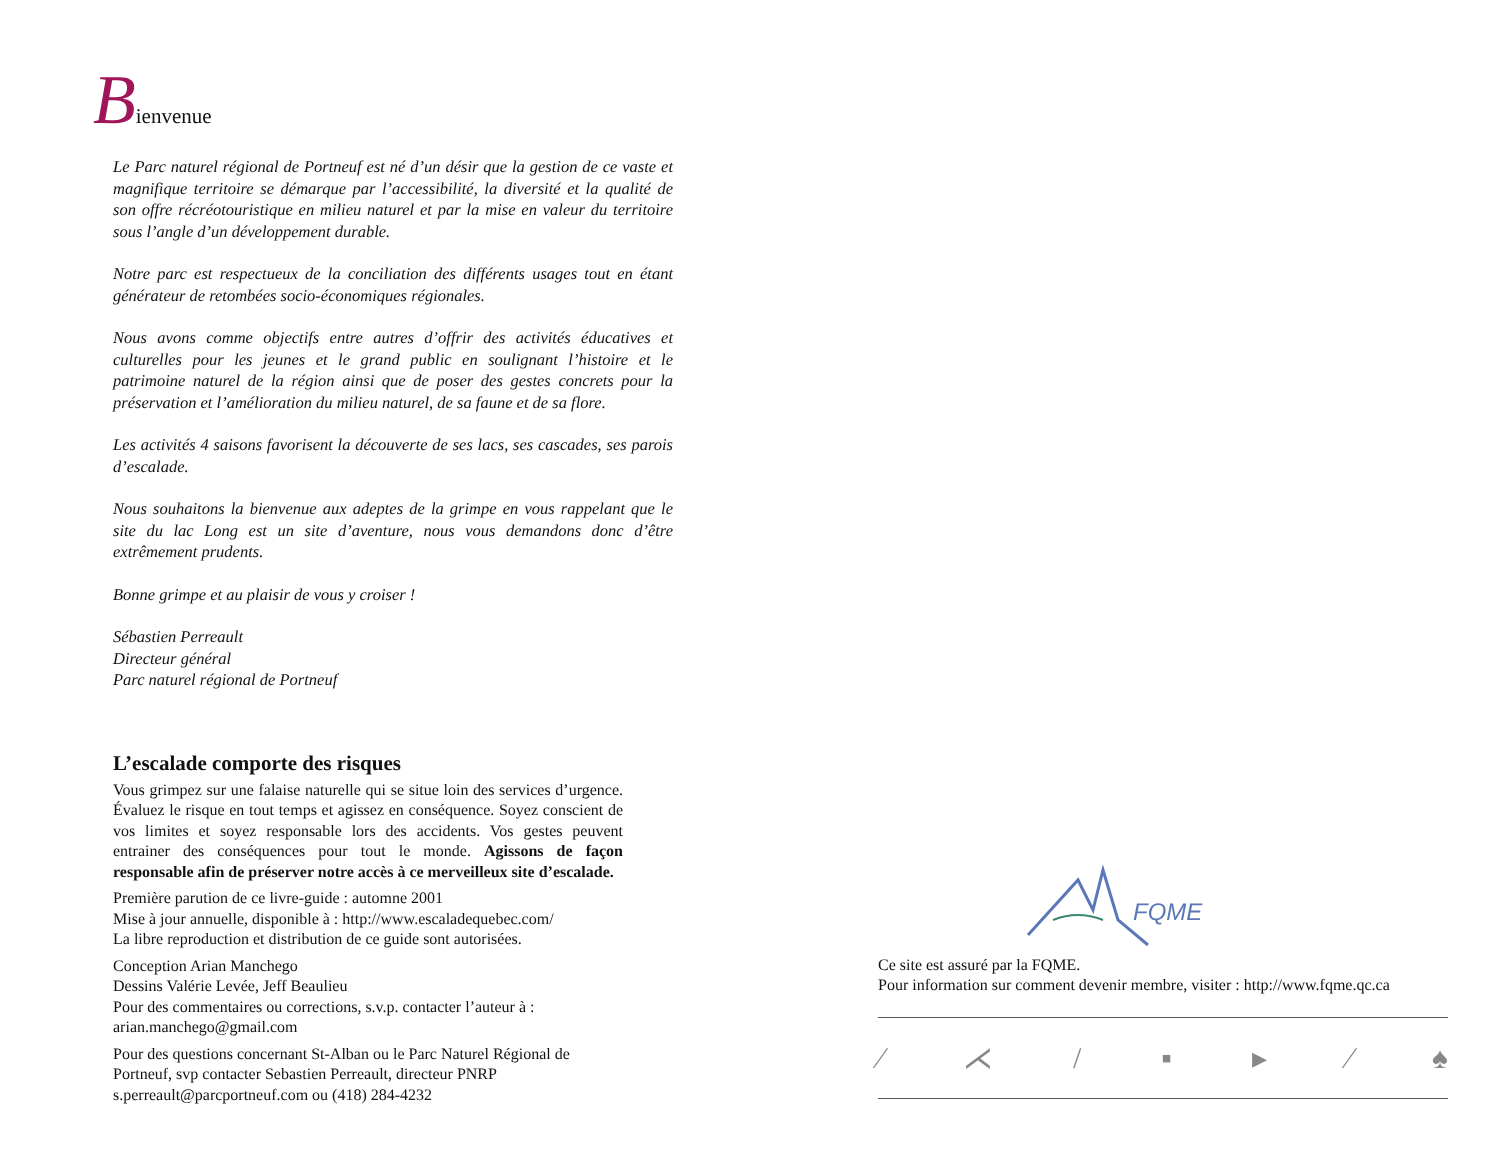Bienvenue
Le Parc naturel régional de Portneuf est né d’un désir que la gestion de ce vaste et magnifique territoire se démarque par l’accessibilité, la diversité et la qualité de son offre récréotouristique en milieu naturel et par la mise en valeur du territoire sous l’angle d’un développement durable.
Notre parc est respectueux de la conciliation des différents usages tout en étant générateur de retombées socio-économiques régionales.
Nous avons comme objectifs entre autres d’offrir des activités éducatives et culturelles pour les jeunes et le grand public en soulignant l’histoire et le patrimoine naturel de la région ainsi que de poser des gestes concrets pour la préservation et l’amélioration du milieu naturel, de sa faune et de sa flore.
Les activités 4 saisons favorisent la découverte de ses lacs, ses cascades, ses parois d’escalade.
Nous souhaitons la bienvenue aux adeptes de la grimpe en vous rappelant que le site du lac Long est un site d’aventure, nous vous demandons donc d’être extrêmement prudents.
Bonne grimpe et au plaisir de vous y croiser !
Sébastien Perreault
Directeur général
Parc naturel régional de Portneuf
L’escalade comporte des risques
Vous grimpez sur une falaise naturelle qui se situe loin des services d’urgence. Évaluez le risque en tout temps et agissez en conséquence. Soyez conscient de vos limites et soyez responsable lors des accidents. Vos gestes peuvent entrainer des conséquences pour tout le monde. Agissons de façon responsable afin de préserver notre accès à ce merveilleux site d’escalade.
Première parution de ce livre-guide : automne 2001
Mise à jour annuelle, disponible à : http://www.escaladequebec.com/
La libre reproduction et distribution de ce guide sont autorisées.
Conception Arian Manchego
Dessins Valérie Levée, Jeff Beaulieu
Pour des commentaires ou corrections, s.v.p. contacter l’auteur à : arian.manchego@gmail.com
Pour des questions concernant St-Alban ou le Parc Naturel Régional de Portneuf, svp contacter Sebastien Perreault, directeur PNRP s.perreault@parcportneuf.com ou (418) 284-4232
FQME
Ce site est assuré par la FQME.
Pour information sur comment devenir membre, visiter : http://www.fqme.qc.ca
⁄ ⋌ / ▪ ▸ ⁄ ♠